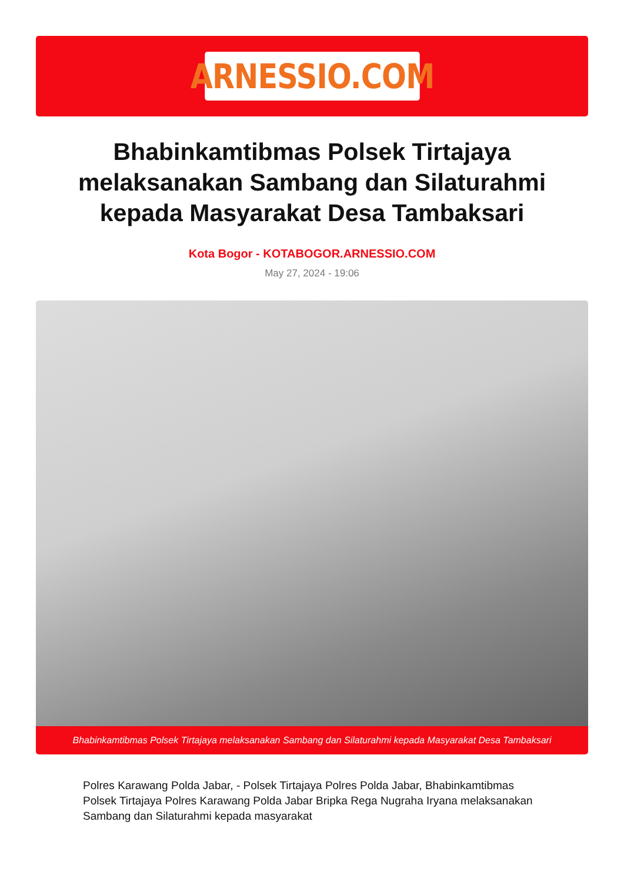ARNESSIO.COM
Bhabinkamtibmas Polsek Tirtajaya melaksanakan Sambang dan Silaturahmi kepada Masyarakat Desa Tambaksari
Kota Bogor - KOTABOGOR.ARNESSIO.COM
May 27, 2024 - 19:06
Bhabinkamtibmas Polsek Tirtajaya melaksanakan Sambang dan Silaturahmi kepada Masyarakat Desa Tambaksari
Polres Karawang Polda Jabar, - Polsek Tirtajaya Polres Polda Jabar, Bhabinkamtibmas Polsek Tirtajaya Polres Karawang Polda Jabar Bripka Rega Nugraha Iryana melaksanakan Sambang dan Silaturahmi kepada masyarakat